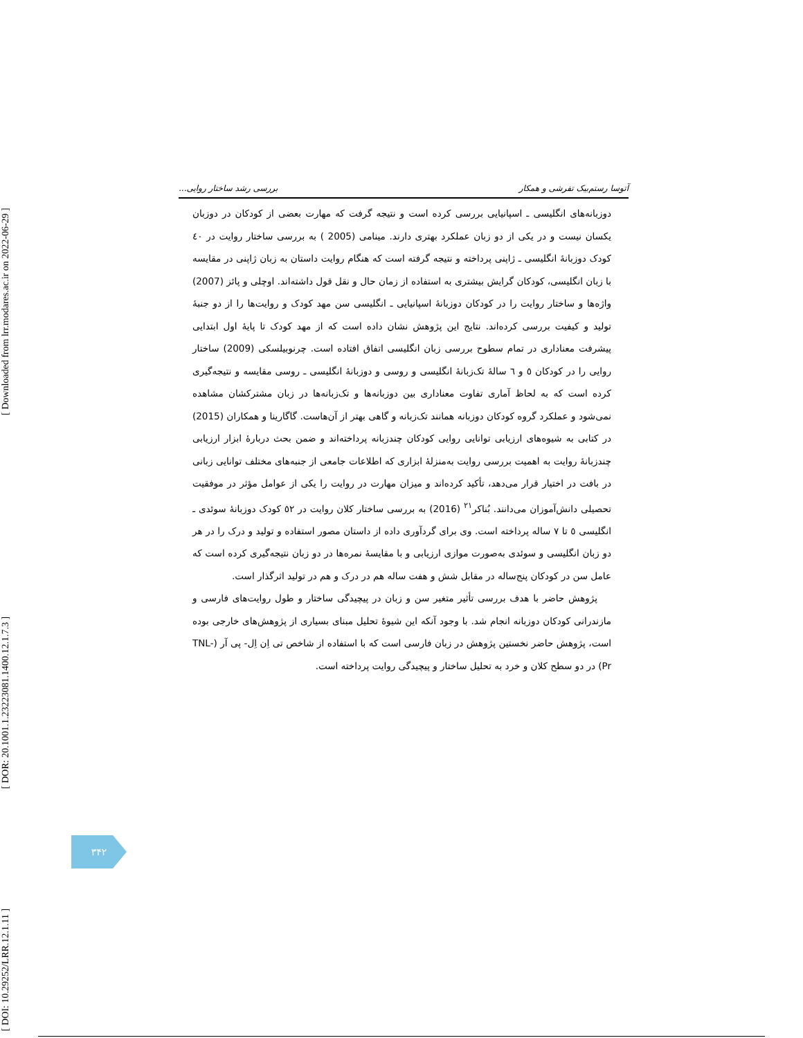[ Downloaded from lrr.modares.ac.ir on 2022-06-29 ]
[ DOR: 20.1001.1.23223081.1400.12.1.7.3 ]
[ DOI: 10.29252/LRR.12.1.11 ]
آتوسا رستم‌بیک تفرشی و همکار بررسی رشد ساختار روایی...
دوزبانه‌های انگلیسی ـ اسپانیایی بررسی کرده است و نتیجه گرفت که مهارت بعضی از کودکان در دوزبان یکسان نیست و در یکی از دو زبان عملکرد بهتری دارند. مینامی (2005 ) به بررسی ساختار روایت در ٤٠ کودک دوزبانۀ انگلیسی ـ ژاپنی پرداخته و نتیجه گرفته است که هنگام روایت داستان به زبان ژاپنی در مقایسه با زبان انگلیسی، کودکان گرایش بیشتری به استفاده از زمان حال و نقل قول داشته‌اند. اوچلی و پائز (2007) واژه‌ها و ساختار روایت را در کودکان دوزبانۀ اسپانیایی ـ انگلیسی سن مهد کودک و روایت‌ها را از دو جنبۀ تولید و کیفیت بررسی کرده‌اند. نتایج این پژوهش نشان داده است که از مهد کودک تا پایۀ اول ابتدایی پیشرفت معناداری در تمام سطوح بررسی زبان انگلیسی اتفاق افتاده است. چرنوبیلسکی (2009) ساختار روایی را در کودکان ٥ و ٦ سالۀ تک‌زبانۀ انگلیسی و روسی و دوزبانۀ انگلیسی ـ روسی مقایسه و نتیجه‌گیری کرده است که به لحاظ آماری تفاوت معناداری بین دوزبانه‌ها و تک‌زبانه‌ها در زبان مشترکشان مشاهده نمی‌شود و عملکرد گروه کودکان دوزبانه همانند تک‌زبانه و گاهی بهتر از آن‌هاست. گاگارینا و همکاران (2015) در کتابی به شیوه‌های ارزیابی توانایی روایی کودکان چندزبانه پرداخته‌اند و ضمن بحث دربارۀ ابزار ارزیابی چندزبانۀ روایت به اهمیت بررسی روایت به‌منزلۀ ابزاری که اطلاعات جامعی از جنبه‌های مختلف توانایی زبانی در بافت در اختیار قرار می‌دهد، تأکید کرده‌اند و میزان مهارت در روایت را یکی از عوامل مؤثر در موفقیت تحصیلی دانش‌آموزان می‌دانند. بُناکر<sup>٢١</sup> (2016) به بررسی ساختار کلان روایت در ٥٢ کودک دوزبانۀ سوئدی ـ انگلیسی ٥ تا ٧ ساله پرداخته است. وی برای گردآوری داده از داستان مصور استفاده و تولید و درک را در هر دو زبان انگلیسی و سوئدی به‌صورت موازی ارزیابی و با مقایسۀ نمره‌ها در دو زبان نتیجه‌گیری کرده است که عامل سن در کودکان پنج‌ساله در مقابل شش و هفت ساله هم در درک و هم در تولید اثرگذار است.
پژوهش حاضر با هدف بررسی تأثیر متغیر سن و زبان در پیچیدگی ساختار و طول روایت‌های فارسی و مازندرانی کودکان دوزبانه انجام شد. با وجود آنکه این شیوۀ تحلیل مبنای بسیاری از پژوهش‌های خارجی بوده است، پژوهش حاضر نخستین پژوهش در زبان فارسی است که با استفاده از شاخص تی اِن اِل- پی آر (TNL-Pr) در دو سطح کلان و خرد به تحلیل ساختار و پیچیدگی روایت پرداخته است.
٣۴٢